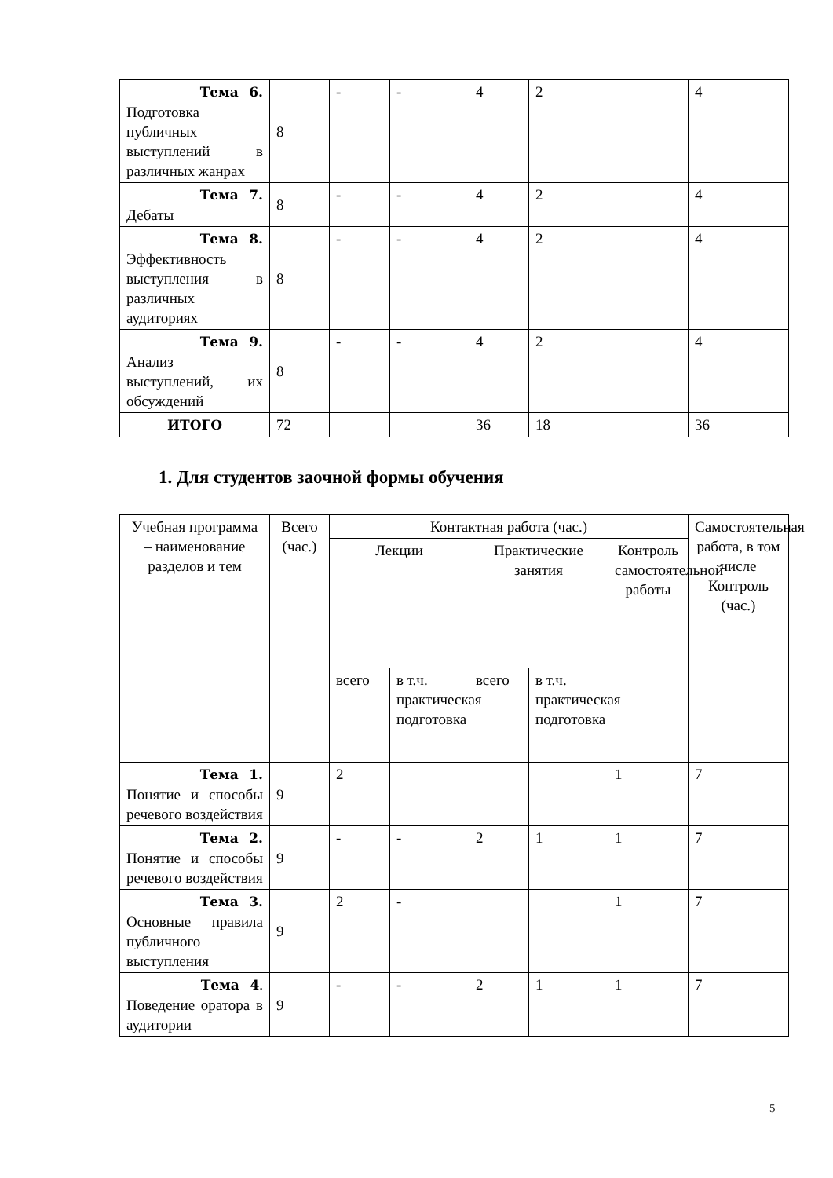| Тема 6. Подготовка публичных выступлений в различных жанрах | 8 | - | - | 4 | 2 | | 4 |
| Тема 7. Дебаты | 8 | - | - | 4 | 2 | | 4 |
| Тема 8. Эффективность выступления в различных аудиториях | 8 | - | - | 4 | 2 | | 4 |
| Тема 9. Анализ выступлений, их обсуждений | 8 | - | - | 4 | 2 | | 4 |
| ИТОГО | 72 | | | 36 | 18 | | 36 |
1. Для студентов заочной формы обучения
| Учебная программа – наименование разделов и тем | Всего (час.) | Контактная работа (час.) | | | | | Самостоятельная работа, в том числе Контроль (час.) |
| --- | --- | --- | --- | --- | --- | --- | --- |
| | | Лекции | | Практические занятия | | Контроль самостоятельной работы | |
| | | всего | в т.ч. практическая подготовка | всего | в т.ч. практическая подготовка | | |
| Тема 1. Понятие и способы речевого воздействия | 9 | 2 | | | | 1 | 7 |
| Тема 2. Понятие и способы речевого воздействия | 9 | - | - | 2 | 1 | 1 | 7 |
| Тема 3. Основные правила публичного выступления | 9 | 2 | - | | | 1 | 7 |
| Тема 4 . Поведение оратора в аудитории | 9 | - | - | 2 | 1 | 1 | 7 |
5